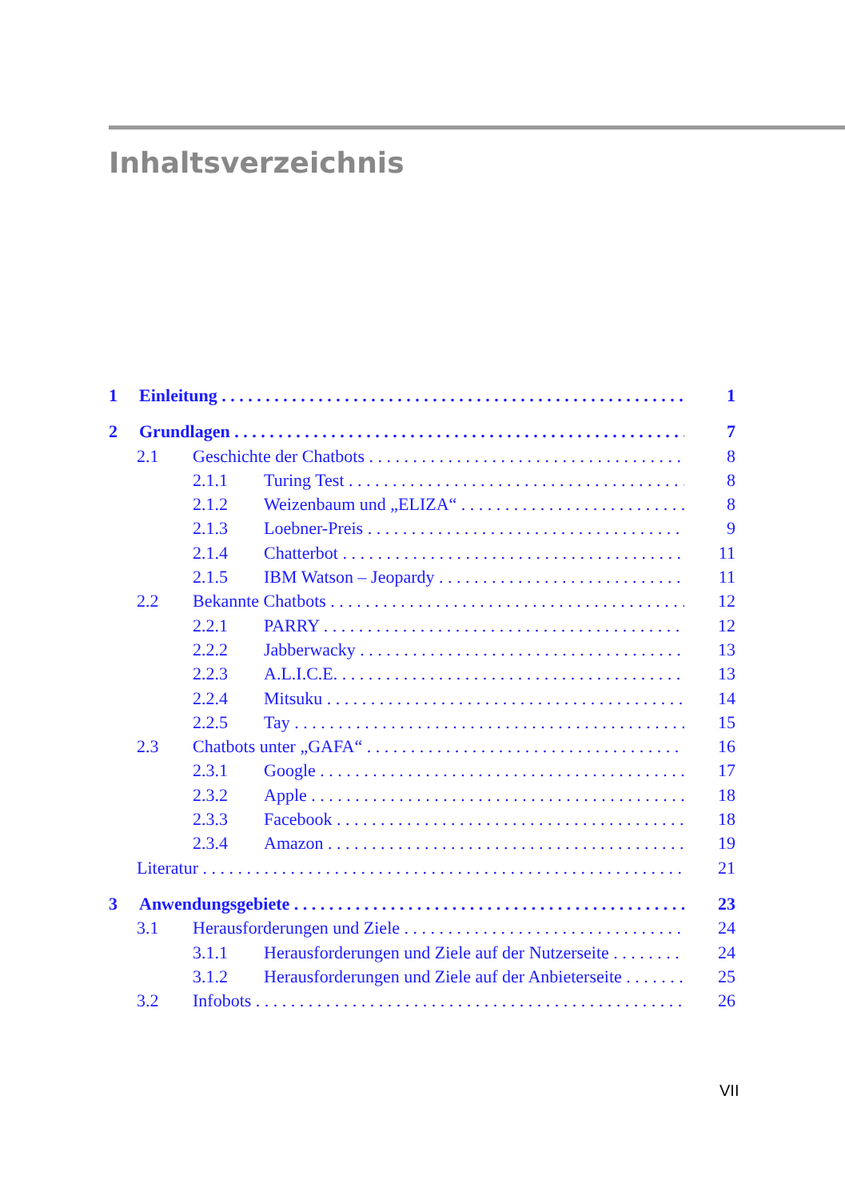Inhaltsverzeichnis
1 Einleitung 1
2 Grundlagen 7
2.1 Geschichte der Chatbots 8
2.1.1 Turing Test 8
2.1.2 Weizenbaum und „ELIZA“8
2.1.3 Loebner-Preis 9
2.1.4 Chatterbot 11
2.1.5 IBM Watson – Jeopardy 11
2.2 Bekannte Chatbots 12
2.2.1 PARRY 12
2.2.2 Jabberwacky 13
2.2.3 A.L.I.C.E. 13
2.2.4 Mitsuku 14
2.2.5 Tay 15
2.3 Chatbots unter „GAFA“16
2.3.1 Google 17
2.3.2 Apple 18
2.3.3 Facebook 18
2.3.4 Amazon 19
Literatur 21
3 Anwendungsgebiete 23
3.1 Herausforderungen und Ziele 24
3.1.1 Herausforderungen und Ziele auf der Nutzerseite 24
3.1.2 Herausforderungen und Ziele auf der Anbieterseite 25
3.2 Infobots 26
VII